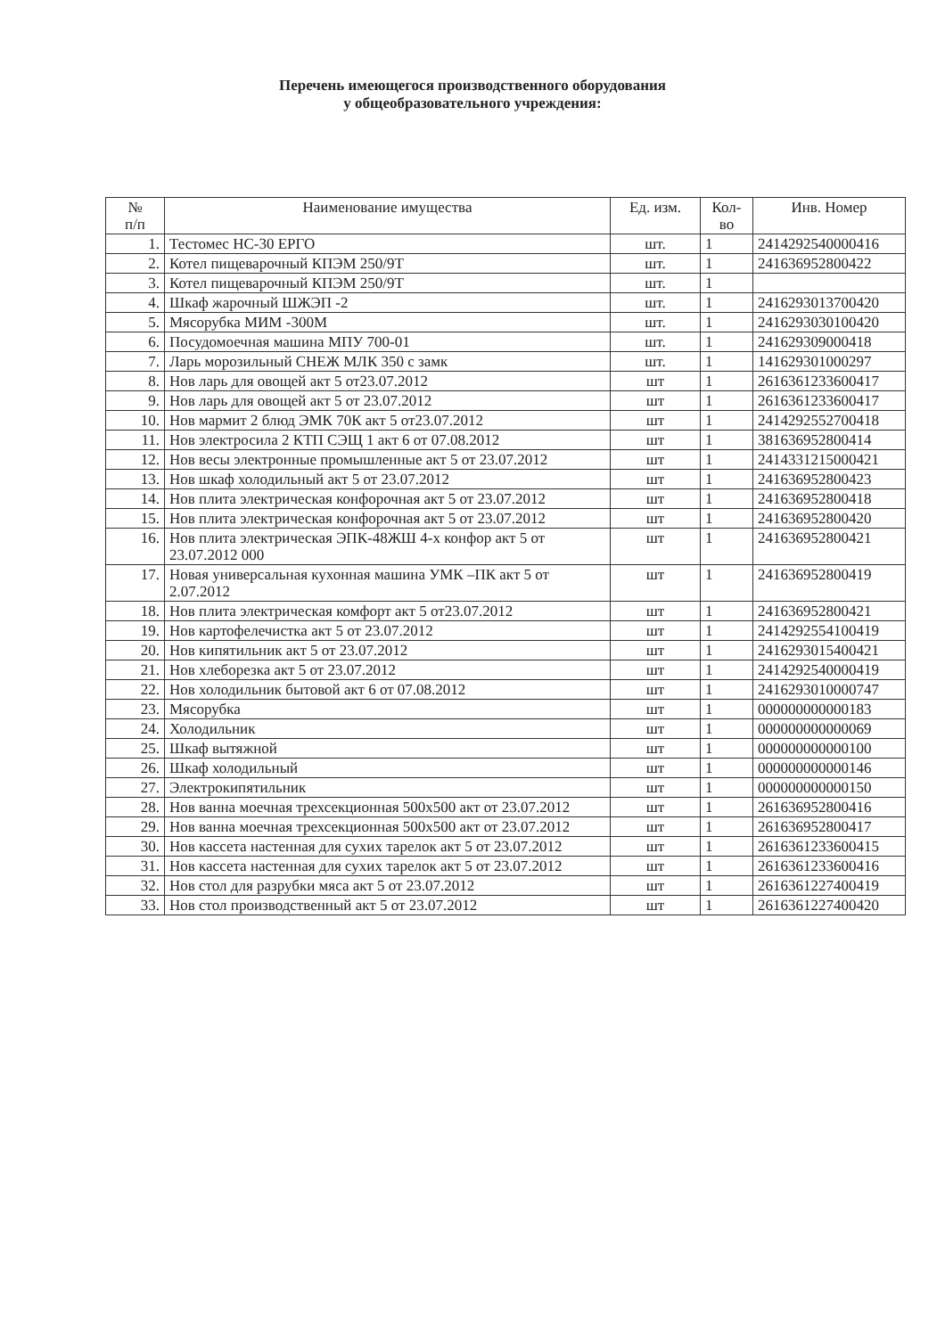Перечень имеющегося производственного оборудования
у общеобразовательного учреждения:
| № п/п | Наименование имущества | Ед. изм. | Кол- во | Инв. Номер |
| --- | --- | --- | --- | --- |
| 1. | Тестомес НС-30 ЕРГО | шт. | 1 | 2414292540000416 |
| 2. | Котел пищеварочный КПЭМ 250/9Т | шт. | 1 | 241636952800422 |
| 3. | Котел пищеварочный КПЭМ 250/9Т | шт. | 1 | |
| 4. | Шкаф жарочный ШЖЭП -2 | шт. | 1 | 2416293013700420 |
| 5. | Мясорубка МИМ -300М | шт. | 1 | 2416293030100420 |
| 6. | Посудомоечная машина МПУ 700-01 | шт. | 1 | 241629309000418 |
| 7. | Ларь морозильный СНЕЖ МЛК 350 с замк | шт. | 1 | 141629301000297 |
| 8. | Нов ларь для овощей акт 5 от23.07.2012 | шт | 1 | 2616361233600417 |
| 9. | Нов ларь для овощей акт 5 от 23.07.2012 | шт | 1 | 2616361233600417 |
| 10. | Нов мармит 2 блюд ЭМК 70К акт 5 от23.07.2012 | шт | 1 | 2414292552700418 |
| 11. | Нов электросила 2 КТП СЭЩ 1 акт 6 от 07.08.2012 | шт | 1 | 381636952800414 |
| 12. | Нов весы электронные промышленные акт 5 от 23.07.2012 | шт | 1 | 2414331215000421 |
| 13. | Нов шкаф холодильный акт 5 от 23.07.2012 | шт | 1 | 241636952800423 |
| 14. | Нов плита электрическая конфорочная акт 5 от 23.07.2012 | шт | 1 | 241636952800418 |
| 15. | Нов плита электрическая конфорочная акт 5 от 23.07.2012 | шт | 1 | 241636952800420 |
| 16. | Нов плита электрическая ЭПК-48ЖШ 4-х конфор акт 5 от 23.07.2012 000 | шт | 1 | 241636952800421 |
| 17. | Новая универсальная кухонная машина УМК –ПК акт 5 от 2.07.2012 | шт | 1 | 241636952800419 |
| 18. | Нов плита электрическая комфорт акт 5 от23.07.2012 | шт | 1 | 241636952800421 |
| 19. | Нов картофелечистка акт 5 от 23.07.2012 | шт | 1 | 2414292554100419 |
| 20. | Нов кипятильник акт 5 от 23.07.2012 | шт | 1 | 2416293015400421 |
| 21. | Нов хлеборезка акт 5 от 23.07.2012 | шт | 1 | 2414292540000419 |
| 22. | Нов холодильник бытовой акт 6 от 07.08.2012 | шт | 1 | 2416293010000747 |
| 23. | Мясорубка | шт | 1 | 000000000000183 |
| 24. | Холодильник | шт | 1 | 000000000000069 |
| 25. | Шкаф вытяжной | шт | 1 | 000000000000100 |
| 26. | Шкаф холодильный | шт | 1 | 000000000000146 |
| 27. | Электрокипятильник | шт | 1 | 000000000000150 |
| 28. | Нов ванна моечная трехсекционная 500х500 акт от 23.07.2012 | шт | 1 | 261636952800416 |
| 29. | Нов ванна моечная трехсекционная 500х500 акт от 23.07.2012 | шт | 1 | 261636952800417 |
| 30. | Нов кассета настенная для сухих тарелок акт 5 от 23.07.2012 | шт | 1 | 2616361233600415 |
| 31. | Нов кассета настенная для сухих тарелок акт 5 от 23.07.2012 | шт | 1 | 2616361233600416 |
| 32. | Нов стол для разрубки мяса акт 5 от 23.07.2012 | шт | 1 | 2616361227400419 |
| 33. | Нов стол производственный акт 5 от 23.07.2012 | шт | 1 | 2616361227400420 |